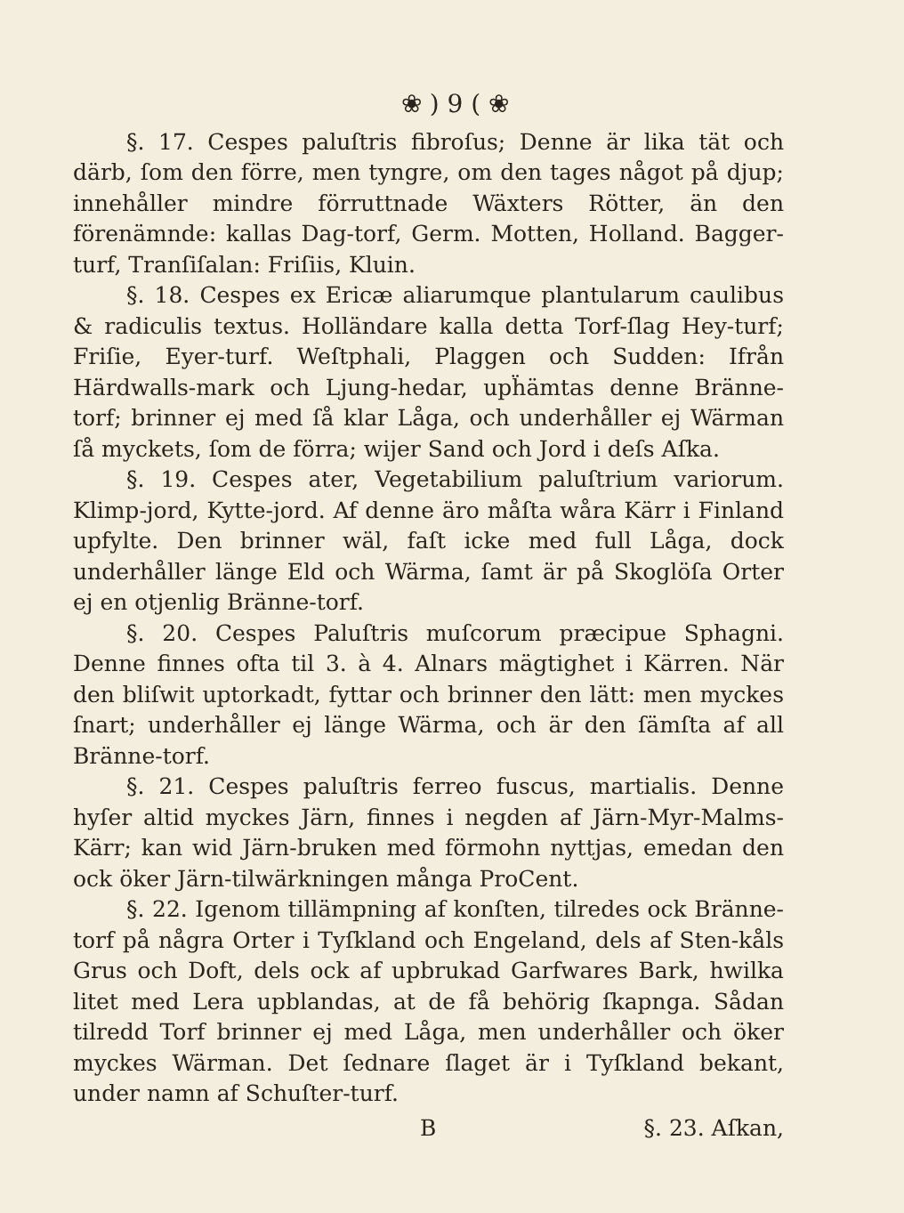❀ ) 9 ( ❀
§. 17. Cespes paluſtris fibroſus; Denne är lika tät och därb, ſom den förre, men tyngre, om den tages något på djup; innehåller mindre förruttnade Wäxters Rötter, än den förenämnde: kallas Dag-torf, Germ. Motten, Holland. Bagger-turf, Tranſiſalan: Friſiis, Kluin.
§. 18. Cespes ex Ericæ aliarumque plantularum caulibus & radiculis textus. Holländare kalla detta Torf-ſlag Hey-turf; Friſie, Eyer-turf. Weſtphali, Plaggen och Sudden: Ifrån Härdwalls-mark och Ljung-hedar, upḧämtas denne Bränne-torf; brinner ej med ſå klar Låga, och underhåller ej Wärman ſå myckets, ſom de förra; wijer Sand och Jord i deſs Aſka.
§. 19. Cespes ater, Vegetabilium paluſtrium variorum. Klimp-jord, Kytte-jord. Af denne äro måſta wåra Kärr i Finland upfylte. Den brinner wäl, faſt icke med full Låga, dock underhåller länge Eld och Wärma, ſamt är på Skoglöſa Orter ej en otjenlig Bränne-torf.
§. 20. Cespes Paluſtris muſcorum præcipue Sphagni. Denne finnes ofta til 3. à 4. Alnars mägtighet i Kärren. När den bliſwit uptorkadt, fyttar och brinner den lätt: men myckes ſnart; underhåller ej länge Wärma, och är den ſämſta af all Bränne-torf.
§. 21. Cespes paluſtris ferreo fuscus, martialis. Denne hyſer altid myckes Järn, finnes i negden af Järn-Myr-Malms-Kärr; kan wid Järn-bruken med förmohn nyttjas, emedan den ock öker Järn-tilwärkningen många ProCent.
§. 22. Igenom tillämpning af konſten, tilredes ock Bränne-torf på några Orter i Tyſkland och Engeland, dels af Sten-kåls Grus och Doft, dels ock af upbrukad Garfwares Bark, hwilka litet med Lera upblandas, at de få behörig ſkapnga. Sådan tilredd Torf brinner ej med Låga, men underhåller och öker myckes Wärman. Det ſednare ſlaget är i Tyſkland bekant, under namn af Schuſter-turf.
B §. 23. Aſkan,